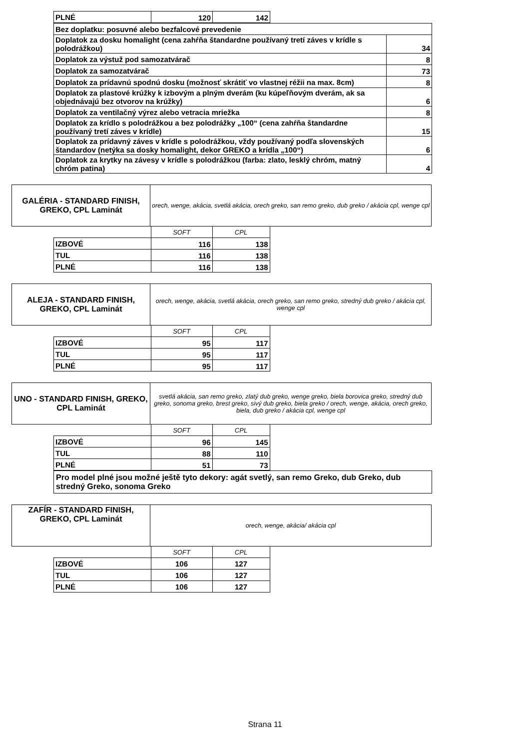| PLNÉ | 120 | 142 |
| Bez doplatku: posuvné alebo bezfalcové prevedenie | |
| Doplatok za dosku homalight (cena zahŕňa štandardne používaný tretí záves v krídle s polodrážkou) | 34 |
| Doplatok za výstuž pod samozatvárač | 8 |
| Doplatok za samozatvárač | 73 |
| Doplatok za prídavnú spodnú dosku (možnosť skrátiť vo vlastnej réžii na max. 8cm) | 8 |
| Doplatok za plastové krúžky k izbovým a plným dverám (ku kúpeľňovým dverám, ak sa objednávajú bez otvorov na krúžky) | 6 |
| Doplatok za ventilačný výrez alebo vetracia mriežka | 8 |
| Doplatok za krídlo s polodrážkou a bez polodrážky „100“ (cena zahŕňa štandardne používaný tretí záves v krídle) | 15 |
| Doplatok za prídavný záves v krídle s polodrážkou, vždy používaný podľa slovenských štandardov (netýka sa dosky homalight, dekor GREKO a krídla „100“) | 6 |
| Doplatok za krytky na závesy v krídle s polodrážkou (farba: zlato, lesklý chróm, matný chróm patina) | 4 |
| GALÉRIA - STANDARD FINISH, GREKO, CPL Laminát | orech, wenge, akácia, svetlá akácia, orech greko, san remo greko, dub greko / akácia cpl, wenge cpl |
| | SOFT | CPL |
| IZBOVÉ | 116 | 138 |
| TUL | 116 | 138 |
| PLNÉ | 116 | 138 |
| ALEJA - STANDARD FINISH, GREKO, CPL Laminát | orech, wenge, akácia, svetlá akácia, orech greko, san remo greko, stredný dub greko / akácia cpl, wenge cpl |
| | SOFT | CPL |
| IZBOVÉ | 95 | 117 |
| TUL | 95 | 117 |
| PLNÉ | 95 | 117 |
| UNO - STANDARD FINISH, GREKO, CPL Laminát | svetlá akácia, san remo greko, zlatý dub greko, wenge greko, biela borovica greko, stredný dub greko, sonoma greko, brest greko, sivý dub greko, biela greko / orech, wenge, akácia, orech greko, biela, dub greko / akácia cpl, wenge cpl |
| | SOFT | CPL |
| IZBOVÉ | 96 | 145 |
| TUL | 88 | 110 |
| PLNÉ | 51 | 73 |
| Pro model plné jsou možné ještě tyto dekory: agát svetlý, san remo Greko, dub Greko, dub stredný Greko, sonoma Greko |
| ZAFÍR - STANDARD FINISH, GREKO, CPL Laminát | orech, wenge, akácia/ akácia cpl |
| | SOFT | CPL |
| IZBOVÉ | 106 | 127 |
| TUL | 106 | 127 |
| PLNÉ | 106 | 127 |
Strana 11